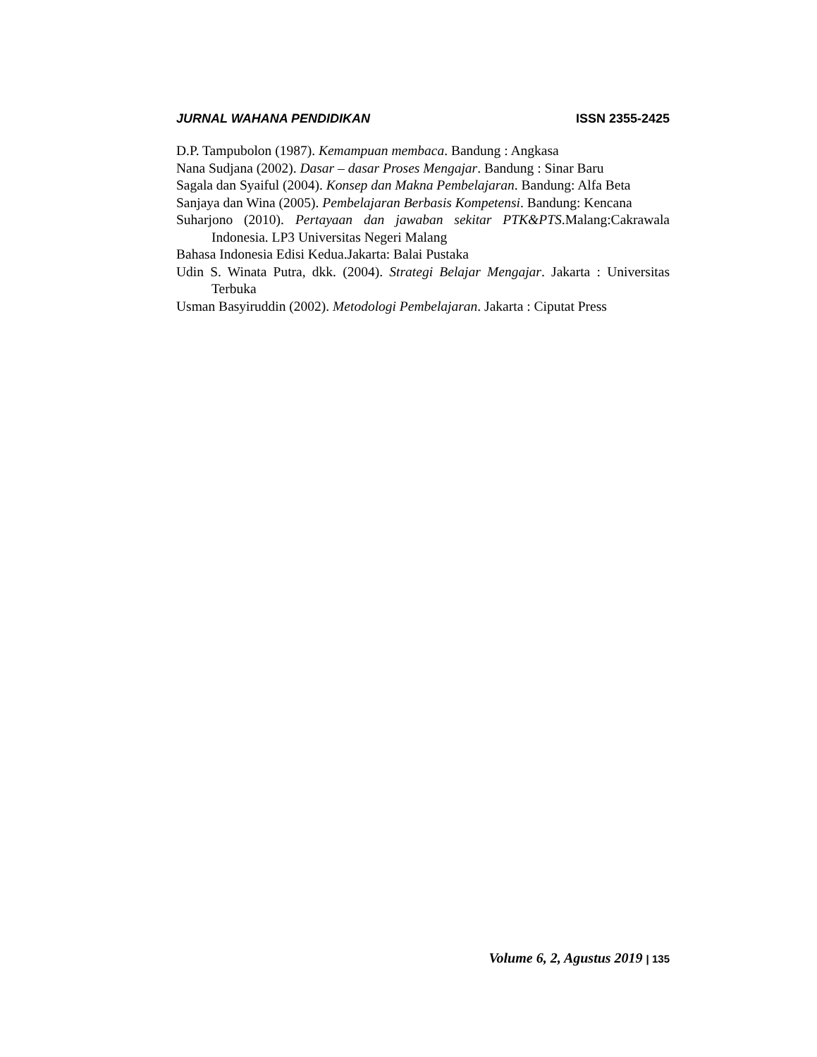JURNAL WAHANA PENDIDIKAN ISSN 2355-2425
D.P. Tampubolon (1987). Kemampuan membaca. Bandung : Angkasa
Nana Sudjana (2002). Dasar – dasar Proses Mengajar. Bandung : Sinar Baru
Sagala dan Syaiful (2004). Konsep dan Makna Pembelajaran. Bandung: Alfa Beta
Sanjaya dan Wina (2005). Pembelajaran Berbasis Kompetensi. Bandung: Kencana
Suharjono (2010). Pertayaan dan jawaban sekitar PTK&PTS.Malang:Cakrawala Indonesia. LP3 Universitas Negeri Malang
Bahasa Indonesia Edisi Kedua.Jakarta: Balai Pustaka
Udin S. Winata Putra, dkk. (2004). Strategi Belajar Mengajar. Jakarta : Universitas Terbuka
Usman Basyiruddin (2002). Metodologi Pembelajaran. Jakarta : Ciputat Press
Volume 6, 2, Agustus 2019 | 135